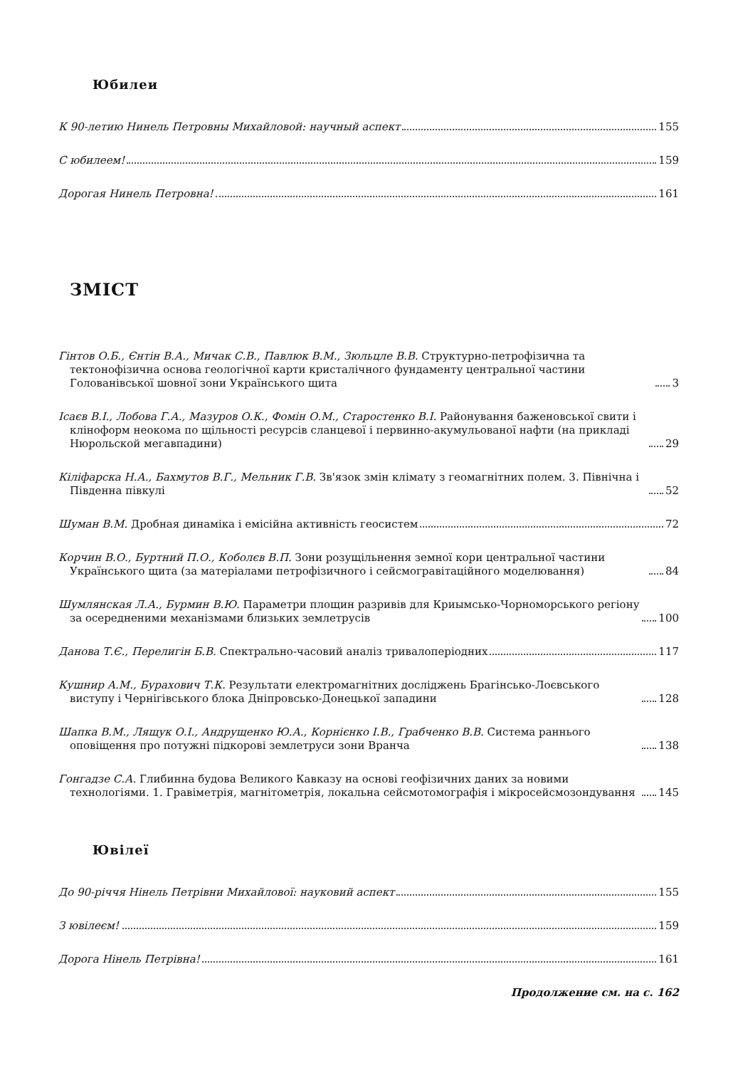Юбилеи
К 90-летию Нинель Петровны Михайловой: научный аспект
155
С юбилеем!
159
Дорогая Нинель Петровна!
161
ЗМІСТ
Гінтов О.Б., Єнтін В.А., Мичак С.В., Павлюк В.М., Зюльцле В.В. Структурно-петрофізична та тектонофізична основа геологічної карти кристалічного фундаменту центральної частини Голованівської шовної зони Українського щита
3
Ісаєв В.І., Лобова Г.А., Мазуров О.К., Фомін О.М., Старостенко В.І. Районування баженовської свити і кліноформ неокома по щільності ресурсів сланцевої і первинно-акумульованої нафти (на прикладі Нюрольской мегавпадини)
29
Кіліфарска Н.А., Бахмутов В.Г., Мельник Г.В. Зв'язок змін клімату з геомагнітних полем. 3. Північна і Південна півкулі
52
Шуман В.М. Дробная динаміка і емісійна активність геосистем
72
Корчин В.О., Буртний П.О., Коболєв В.П. Зони розущільнення земної кори центральної частини Українського щита (за матеріалами петрофізичного і сейсмогравітаційного моделювання)
84
Шумлянская Л.А., Бурмин В.Ю. Параметри площин разривів для Криымсько-Чорноморського регіону за осередненими механізмами близьких землетрусів
100
Данова Т.Є., Перелигін Б.В. Спектрально-часовий аналіз тривалоперіодних
117
Кушнир А.М., Бурахович Т.К. Результати електромагнітних досліджень Брагінсько-Лоєвського виступу і Чернігівського блока Дніпровсько-Донецької западини
128
Шапка В.М., Лящук О.І., Андрущенко Ю.А., Корнієнко І.В., Грабченко В.В. Система раннього оповіщення про потужні підкорові землетруси зони Вранча
138
Гонгадзе С.А. Глибинна будова Великого Кавказу на основі геофізичних даних за новими технологіями. 1. Гравіметрія, магнітометрія, локальна сейсмотомографія і мікросейсмозондування
145
Ювілеї
До 90-річчя Нінель Петрівни Михайлової: науковий аспект
155
З ювілеєм!
159
Дорога Нінель Петрівна!
161
Продолжение см. на с. 162